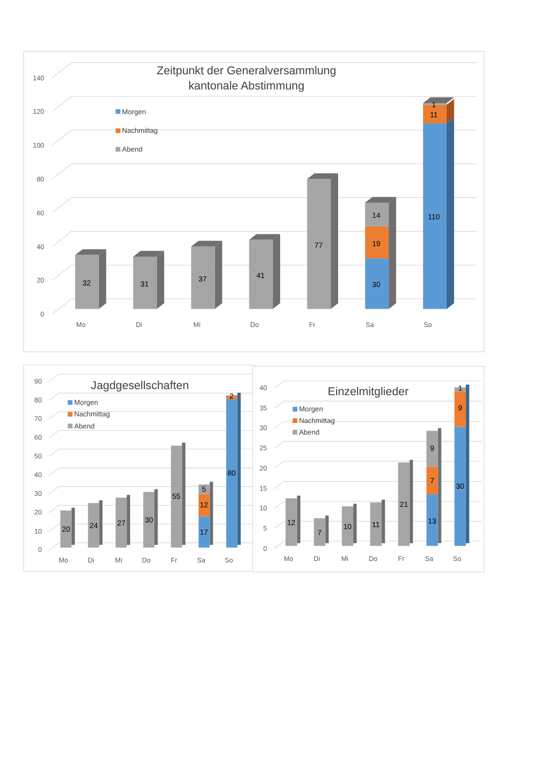Zeitpunkt der Generalversammlung
kantonale Abstimmung
Morgen
Nachmittag
Abend
140
120
100
80
60
40
20
0
32
31
37
41
77
14
19
30
1
11
110
Mo
Di
Mi
Do
Fr
Sa
So
Jagdgesellschaften
Morgen
Nachmittag
Abend
90
80
70
60
50
40
30
20
10
0
20
24
27
30
55
5
12
17
2
80
Mo
Di
Mi
Do
Fr
Sa
So
Einzelmitglieder
Morgen
Nachmittag
Abend
40
35
30
25
20
15
10
5
0
12
7
10
11
21
9
7
13
1
9
30
Mo
Di
Mi
Do
Fr
Sa
So